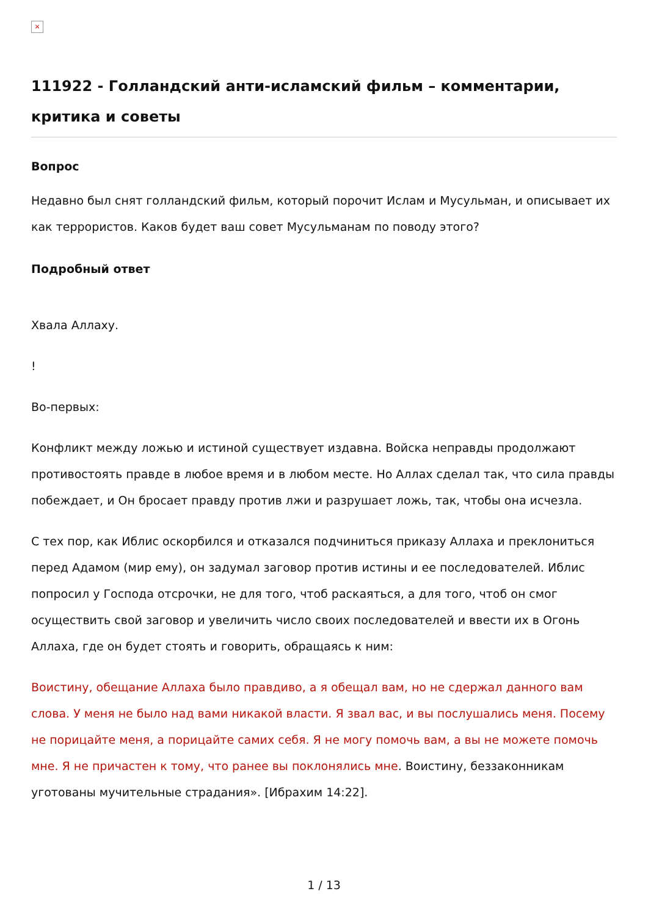×
111922 - Голландский анти-исламский фильм – комментарии, критика и советы
Вопрос
Недавно был снят голландский фильм, который порочит Ислам и Мусульман, и описывает их как террористов. Каков будет ваш совет Мусульманам по поводу этого?
Подробный ответ
Хвала Аллаху.
!
Во-первых:
Конфликт между ложью и истиной существует издавна. Войска неправды продолжают противостоять правде в любое время и в любом месте. Но Аллах сделал так, что сила правды побеждает, и Он бросает правду против лжи и разрушает ложь, так, чтобы она исчезла.
С тех пор, как Иблис оскорбился и отказался подчиниться приказу Аллаха и преклониться перед Адамом (мир ему), он задумал заговор против истины и ее последователей. Иблис попросил у Господа отсрочки, не для того, чтоб раскаяться, а для того, чтоб он смог осуществить свой заговор и увеличить число своих последователей и ввести их в Огонь Аллаха, где он будет стоять и говорить, обращаясь к ним:
Воистину, обещание Аллаха было правдиво, а я обещал вам, но не сдержал данного вам слова. У меня не было над вами никакой власти. Я звал вас, и вы послушались меня. Посему не порицайте меня, а порицайте самих себя. Я не могу помочь вам, а вы не можете помочь мне. Я не причастен к тому, что ранее вы поклонялись мне. Воистину, беззаконникам уготованы мучительные страдания». [Ибрахим 14:22].
1 / 13